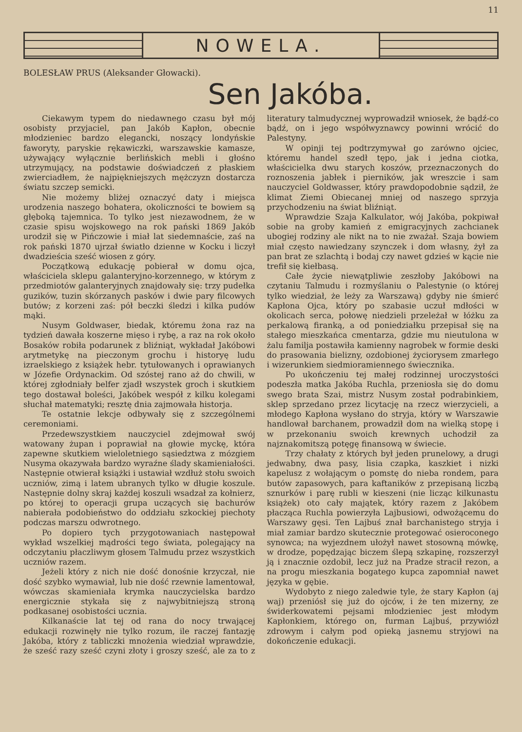11
NOWELA.
BOLESŁAW PRUS (Aleksander Głowacki).
Sen Jakóba.
Ciekawym typem do niedawnego czasu był mój osobisty przyjaciel, pan Jakób Kapłon, obecnie młodzieniec bardzo elegancki, noszący londyńskie faworyty, paryskie rękawiczki, warszawskie kamasze, używający wyłącznie berlińskich mebli i głośno utrzymujący, na podstawie doświadczeń z płaskiem zwierciadłem, że najpiękniejszych mężczyzn dostarcza światu szczep semicki.
Nie możemy bliżej oznaczyć daty i miejsca urodzenia naszego bohatera, okoliczności te bowiem są głęboką tajemnica. To tylko jest niezawodnem, że w czasie spisu wojskowego na rok pański 1869 Jakób urodził się w Pińczowie i miał lat siedemnaście, zaś na rok pański 1870 ujrzał światło dzienne w Kocku i liczył dwadzieścia sześć wiosen z góry.
Początkową edukację pobierał w domu ojca, właściciela sklepu galanteryjno-korzennego, w którym z przedmiotów galanteryjnych znajdowały się: trzy pudełka guzików, tuzin skórzanych pasków i dwie pary filcowych butów; z korzeni zaś: pół beczki śledzi i kilka pudów mąki.
Nusym Goldwaser, biedak, któremu żona raz na tydzień dawała koszerne mięso i rybę, a raz na rok około Bosaków robiła podarunek z bliźniąt, wykładał Jakóbowi arytmetykę na pieczonym grochu i historyę ludu izraelskiego z książek hebr. tytułowanych i oprawianych w Józefie Ordynackim. Od szóstej rano aż do chwili, w której zgłodniały belfer zjadł wszystek groch i skutkiem tego dostawał boleści, Jakóbek wespół z kilku kolegami słuchał matematyki; resztę dnia zajmowała historja.
Te ostatnie lekcje odbywały się z szczególnemi ceremoniami.
Przedewszystkiem nauczyciel zdejmował swój watowany żupan i poprawiał na głowie myckę, która zapewne skutkiem wieloletniego sąsiedztwa z mózgiem Nusyma okazywała bardzo wyraźne ślady skamieniałości. Następnie otwierał książki i ustawiał wzdłuż stołu swoich uczniów, zimą i latem ubranych tylko w długie koszule. Następnie dolny skraj każdej koszuli wsadzał za kołnierz, po której to operacji grupa uczących się bachurów nabierała podobieństwo do oddziału szkockiej piechoty podczas marszu odwrotnego.
Po dopiero tych przygotowaniach następował wykład wszelkiej mądrości tego świata, polegający na odczytaniu płaczliwym głosem Talmudu przez wszystkich uczniów razem.
Jeżeli który z nich nie dość donośnie krzyczał, nie dość szybko wymawiał, lub nie dość rzewnie lamentował, wówczas skamieniała krymka nauczycielska bardzo energicznie stykała się z najwybitniejszą stroną podkasanej osobistości ucznia.
Kilkanaście lat tej od rana do nocy trwającej edukacji rozwinęły nie tylko rozum, ile raczej fantazję Jakóba, który z tabliczki mnożenia wiedział wprawdzie, że sześć razy sześć czyni złoty i groszy sześć, ale za to z literatury talmudycznej wyprowadził wniosek, że bądź-co bądź, on i jego współwyznawcy powinni wrócić do Palestyny.
W opinji tej podtrzymywał go zarówno ojciec, któremu handel szedł tępo, jak i jedna ciotka, właścicielka dwu starych koszów, przeznaczonych do roznoszenia jabłek i pierników, jak wreszcie i sam nauczyciel Goldwasser, który prawdopodobnie sądził, że klimat Ziemi Obiecanej mniej od naszego sprzyja przychodzeniu na świat bliźniąt.
Wprawdzie Szaja Kalkulator, wój Jakóba, pokpiwał sobie na groby kamień z emigracyjnych zachcianek ubogiej rodziny ale nikt na to nie zważał. Szaja bowiem miał często nawiedzany szynczek i dom własny, żył za pan brat ze szlachtą i bodaj czy nawet gdzieś w kącie nie trefił się kiełbasą.
Całe życie niewątpliwie zeszłoby Jakóbowi na czytaniu Talmudu i rozmyślaniu o Palestynie (o której tylko wiedział, że leży za Warszawą) gdyby nie śmierć Kapłona Ojca, który po szabasie uczuł mdłości w okolicach serca, połowę niedzieli przeleżał w łóżku za perkalową firanką, a od poniedziałku przepisał się na stałego mieszkańca cmentarza, gdzie mu nieutulona w żalu familja postawiła kamienny nagrobek w formie deski do prasowania bielizny, ozdobionej życiorysem zmarłego i wizerunkiem siedmioramiennego świecznika.
Po ukończeniu tej małej rodzinnej uroczystości podeszła matka Jakóba Ruchla, przeniosła się do domu swego brata Szai, mistrz Nusym został podrabinkiem, sklep sprzedano przez licytację na rzecz wierzycieli, a młodego Kapłona wysłano do stryja, który w Warszawie handlował barchanem, prowadził dom na wielką stopę i w przekonaniu swoich krewnych uchodził za najznakomitszą potęgę finansową w świecie.
Trzy chałaty z których był jeden prunelowy, a drugi jedwabny, dwa pasy, lisia czapka, kaszkiet i nizki kapelusz z wołającym o pomstę do nieba rondem, para butów zapasowych, para kaftaników z przepisaną liczbą sznurków i parę rubli w kieszeni (nie licząc kilkunastu książek) oto cały majątek, który razem z Jakóbem płacząca Ruchla powierzyła Lajbusiowi, odwożącemu do Warszawy gęsi. Ten Lajbuś znał barchanistego stryja i miał zamiar bardzo skutecznie protegować osieroconego synowca; na wyjezdnem ułożył nawet stosowną mówkę, w drodze, popędzając biczem ślepą szkapinę, rozszerzył ją i znacznie ozdobił, lecz już na Pradze stracił rezon, a na progu mieszkania bogatego kupca zapomniał nawet języka w gębie.
Wydobyto z niego zaledwie tyle, że stary Kapłon (aj waj) przeniósł się już do ojców, i że ten mizerny, ze świderkowatemi pejsami młodzieniec jest młodym Kapłonkiem, którego on, furman Lajbuś, przywiózł zdrowym i całym pod opieką jasnemu stryjowi na dokończenie edukacji.